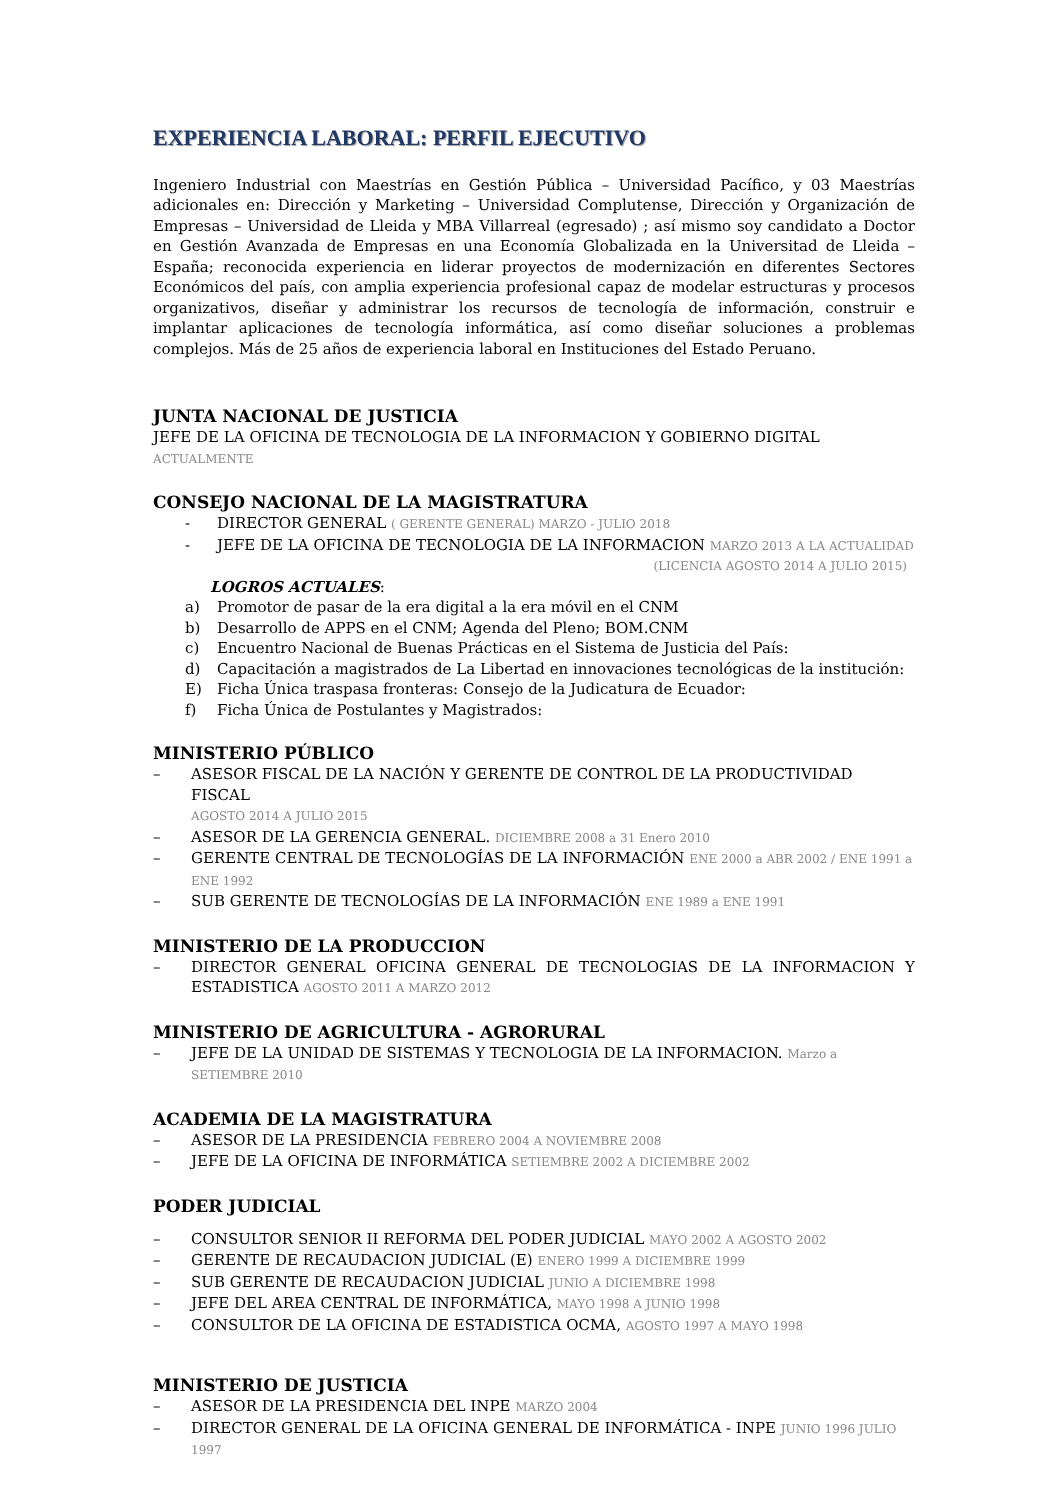EXPERIENCIA LABORAL: PERFIL EJECUTIVO
Ingeniero Industrial con Maestrías en Gestión Pública – Universidad Pacífico, y 03 Maestrías adicionales en: Dirección y Marketing – Universidad Complutense, Dirección y Organización de Empresas – Universidad de Lleida y MBA Villarreal (egresado) ; así mismo soy candidato a Doctor en Gestión Avanzada de Empresas en una Economía Globalizada en la Universitad de Lleida – España; reconocida experiencia en liderar proyectos de modernización en diferentes Sectores Económicos del país, con amplia experiencia profesional capaz de modelar estructuras y procesos organizativos, diseñar y administrar los recursos de tecnología de información, construir e implantar aplicaciones de tecnología informática, así como diseñar soluciones a problemas complejos. Más de 25 años de experiencia laboral en Instituciones del Estado Peruano.
JUNTA NACIONAL DE JUSTICIA
JEFE DE LA OFICINA DE TECNOLOGIA DE LA INFORMACION Y GOBIERNO DIGITAL ACTUALMENTE
CONSEJO NACIONAL DE LA MAGISTRATURA
- DIRECTOR GENERAL ( GERENTE GENERAL) MARZO - JULIO 2018
- JEFE DE LA OFICINA DE TECNOLOGIA DE LA INFORMACION MARZO 2013 A LA ACTUALIDAD
(LICENCIA AGOSTO 2014 A JULIO 2015)
LOGROS ACTUALES:
a) Promotor de pasar de la era digital a la era móvil en el CNM
b) Desarrollo de APPS en el CNM; Agenda del Pleno; BOM.CNM
c) Encuentro Nacional de Buenas Prácticas en el Sistema de Justicia del País:
d) Capacitación a magistrados de La Libertad en innovaciones tecnológicas de la institución:
E) Ficha Única traspasa fronteras: Consejo de la Judicatura de Ecuador:
f) Ficha Única de Postulantes y Magistrados:
MINISTERIO PÚBLICO
– ASESOR FISCAL DE LA NACIÓN Y GERENTE DE CONTROL DE LA PRODUCTIVIDAD FISCAL
AGOSTO 2014 A JULIO 2015
– ASESOR DE LA GERENCIA GENERAL. DICIEMBRE 2008 a 31 Enero 2010
– GERENTE CENTRAL DE TECNOLOGÍAS DE LA INFORMACIÓN ENE 2000 a ABR 2002 / ENE 1991 a ENE 1992
– SUB GERENTE DE TECNOLOGÍAS DE LA INFORMACIÓN ENE 1989 a ENE 1991
MINISTERIO DE LA PRODUCCION
– DIRECTOR GENERAL OFICINA GENERAL DE TECNOLOGIAS DE LA INFORMACION Y ESTADISTICA AGOSTO 2011 A MARZO 2012
MINISTERIO DE AGRICULTURA - AGRORURAL
– JEFE DE LA UNIDAD DE SISTEMAS Y TECNOLOGIA DE LA INFORMACION. Marzo a SETIEMBRE 2010
ACADEMIA DE LA MAGISTRATURA
– ASESOR DE LA PRESIDENCIA FEBRERO 2004 A NOVIEMBRE 2008
– JEFE DE LA OFICINA DE INFORMÁTICA SETIEMBRE 2002 A DICIEMBRE 2002
PODER JUDICIAL
– CONSULTOR SENIOR II REFORMA DEL PODER JUDICIAL MAYO 2002 A AGOSTO 2002
– GERENTE DE RECAUDACION JUDICIAL (E) ENERO 1999 A DICIEMBRE 1999
– SUB GERENTE DE RECAUDACION JUDICIAL JUNIO A DICIEMBRE 1998
– JEFE DEL AREA CENTRAL DE INFORMÁTICA, MAYO 1998 A JUNIO 1998
– CONSULTOR DE LA OFICINA DE ESTADISTICA OCMA, AGOSTO 1997 A MAYO 1998
MINISTERIO DE JUSTICIA
– ASESOR DE LA PRESIDENCIA DEL INPE MARZO 2004
– DIRECTOR GENERAL DE LA OFICINA GENERAL DE INFORMÁTICA - INPE JUNIO 1996 JULIO 1997